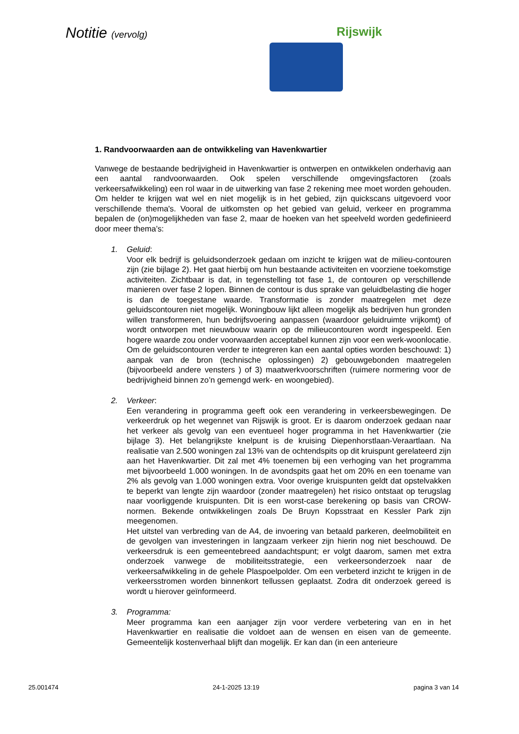Notitie (vervolg)
Rijswijk
1. Randvoorwaarden aan de ontwikkeling van Havenkwartier
Vanwege de bestaande bedrijvigheid in Havenkwartier is ontwerpen en ontwikkelen onderhavig aan een aantal randvoorwaarden. Ook spelen verschillende omgevingsfactoren (zoals verkeersafwikkeling) een rol waar in de uitwerking van fase 2 rekening mee moet worden gehouden. Om helder te krijgen wat wel en niet mogelijk is in het gebied, zijn quickscans uitgevoerd voor verschillende thema's. Vooral de uitkomsten op het gebied van geluid, verkeer en programma bepalen de (on)mogelijkheden van fase 2, maar de hoeken van het speelveld worden gedefinieerd door meer thema’s:
1. Geluid:
Voor elk bedrijf is geluidsonderzoek gedaan om inzicht te krijgen wat de milieu-contouren zijn (zie bijlage 2). Het gaat hierbij om hun bestaande activiteiten en voorziene toekomstige activiteiten. Zichtbaar is dat, in tegenstelling tot fase 1, de contouren op verschillende manieren over fase 2 lopen. Binnen de contour is dus sprake van geluidbelasting die hoger is dan de toegestane waarde. Transformatie is zonder maatregelen met deze geluidscontouren niet mogelijk. Woningbouw lijkt alleen mogelijk als bedrijven hun gronden willen transformeren, hun bedrijfsvoering aanpassen (waardoor geluidruimte vrijkomt) of wordt ontworpen met nieuwbouw waarin op de milieucontouren wordt ingespeeld. Een hogere waarde zou onder voorwaarden acceptabel kunnen zijn voor een werk-woonlocatie. Om de geluidscontouren verder te integreren kan een aantal opties worden beschouwd: 1) aanpak van de bron (technische oplossingen) 2) gebouwgebonden maatregelen (bijvoorbeeld andere vensters ) of 3) maatwerkvoorschriften (ruimere normering voor de bedrijvigheid binnen zo’n gemengd werk- en woongebied).
2. Verkeer:
Een verandering in programma geeft ook een verandering in verkeersbewegingen. De verkeerdruk op het wegennet van Rijswijk is groot. Er is daarom onderzoek gedaan naar het verkeer als gevolg van een eventueel hoger programma in het Havenkwartier (zie bijlage 3). Het belangrijkste knelpunt is de kruising Diepenhorstlaan-Veraartlaan. Na realisatie van 2.500 woningen zal 13% van de ochtendspits op dit kruispunt gerelateerd zijn aan het Havenkwartier. Dit zal met 4% toenemen bij een verhoging van het programma met bijvoorbeeld 1.000 woningen. In de avondspits gaat het om 20% en een toename van 2% als gevolg van 1.000 woningen extra. Voor overige kruispunten geldt dat opstelvakken te beperkt van lengte zijn waardoor (zonder maatregelen) het risico ontstaat op terugslag naar voorliggende kruispunten. Dit is een worst-case berekening op basis van CROW-normen. Bekende ontwikkelingen zoals De Bruyn Kopsstraat en Kessler Park zijn meegenomen.
Het uitstel van verbreding van de A4, de invoering van betaald parkeren, deelmobiliteit en de gevolgen van investeringen in langzaam verkeer zijn hierin nog niet beschouwd. De verkeersdruk is een gemeentebreed aandachtspunt; er volgt daarom, samen met extra onderzoek vanwege de mobiliteitsstrategie, een verkeersonderzoek naar de verkeersafwikkeling in de gehele Plaspoelpolder. Om een verbeterd inzicht te krijgen in de verkeersstromen worden binnenkort tellussen geplaatst. Zodra dit onderzoek gereed is wordt u hierover geïnformeerd.
3. Programma:
Meer programma kan een aanjager zijn voor verdere verbetering van en in het Havenkwartier en realisatie die voldoet aan de wensen en eisen van de gemeente. Gemeentelijk kostenverhaal blijft dan mogelijk. Er kan dan (in een anterieure
25.001474 24-1-2025 13:19 pagina 3 van 14